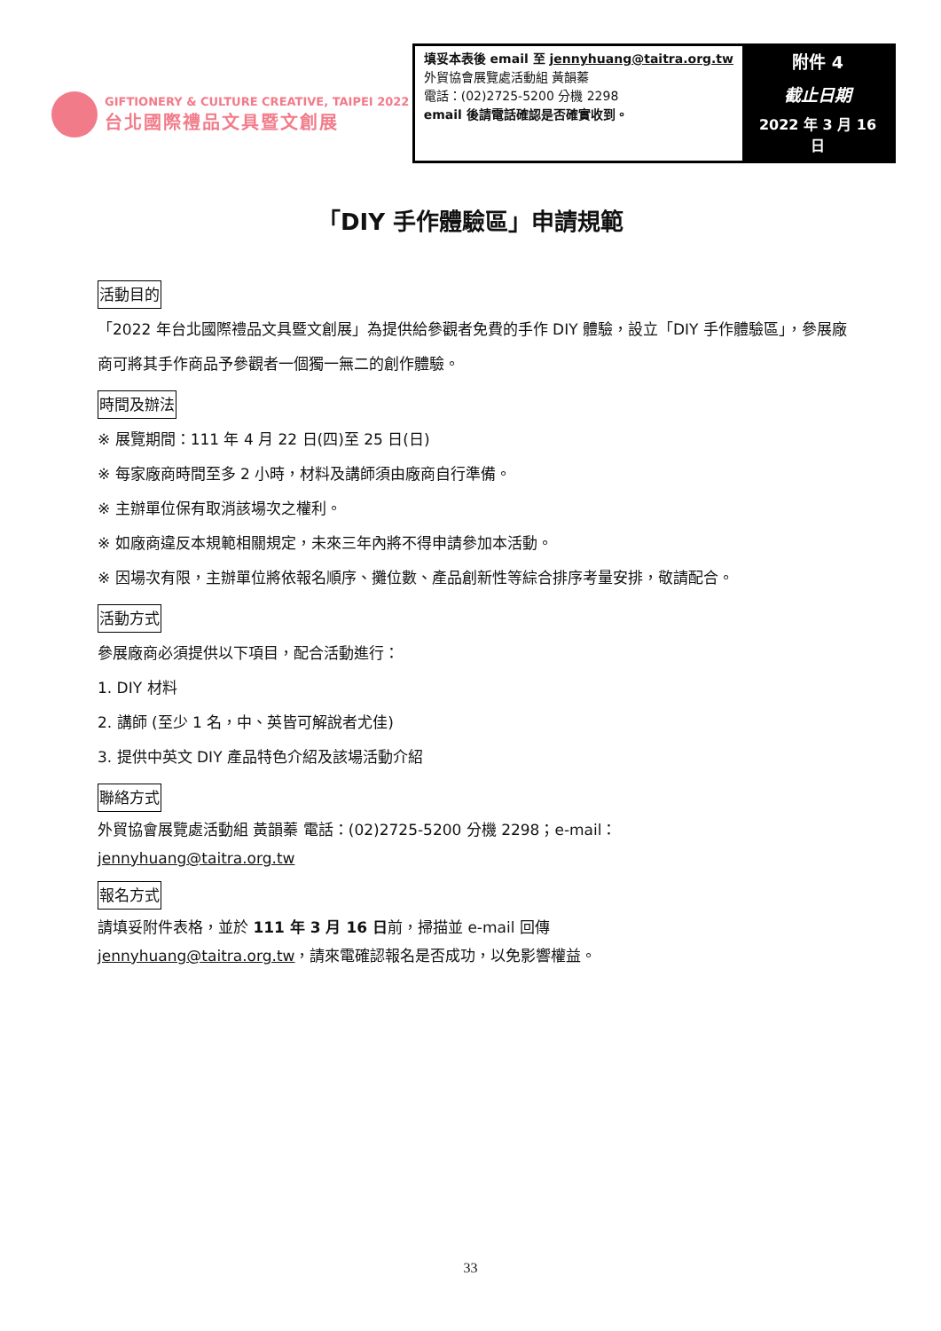GIFTIONERY & CULTURE CREATIVE, TAIPEI 2022
台北國際禮品文具暨文創展
| 填妥本表後 email 至 jennyhuang@taitra.org.tw 外貿協會展覽處活動組 黃韻蓁 電話：(02)2725-5200 分機 2298 email 後請電話確認是否確實收到。 | 附件 4 截止日期 2022 年 3 月 16 日 |
「DIY 手作體驗區」申請規範
活動目的
「2022 年台北國際禮品文具暨文創展」為提供給參觀者免費的手作 DIY 體驗，設立「DIY 手作體驗區」，參展廠商可將其手作商品予參觀者一個獨一無二的創作體驗。
時間及辦法
※ 展覽期間：111 年 4 月 22 日(四)至 25 日(日)
※ 每家廠商時間至多 2 小時，材料及講師須由廠商自行準備。
※ 主辦單位保有取消該場次之權利。
※ 如廠商違反本規範相關規定，未來三年內將不得申請參加本活動。
※ 因場次有限，主辦單位將依報名順序、攤位數、產品創新性等綜合排序考量安排，敬請配合。
活動方式
參展廠商必須提供以下項目，配合活動進行：
1. DIY 材料
2. 講師 (至少 1 名，中、英皆可解說者尤佳)
3. 提供中英文 DIY 產品特色介紹及該場活動介紹
聯絡方式
外貿協會展覽處活動組 黃韻蓁 電話：(02)2725-5200 分機 2298；e-mail：
jennyhuang@taitra.org.tw
報名方式
請填妥附件表格，並於 111 年 3 月 16 日前，掃描並 e-mail 回傳
jennyhuang@taitra.org.tw，請來電確認報名是否成功，以免影響權益。
33